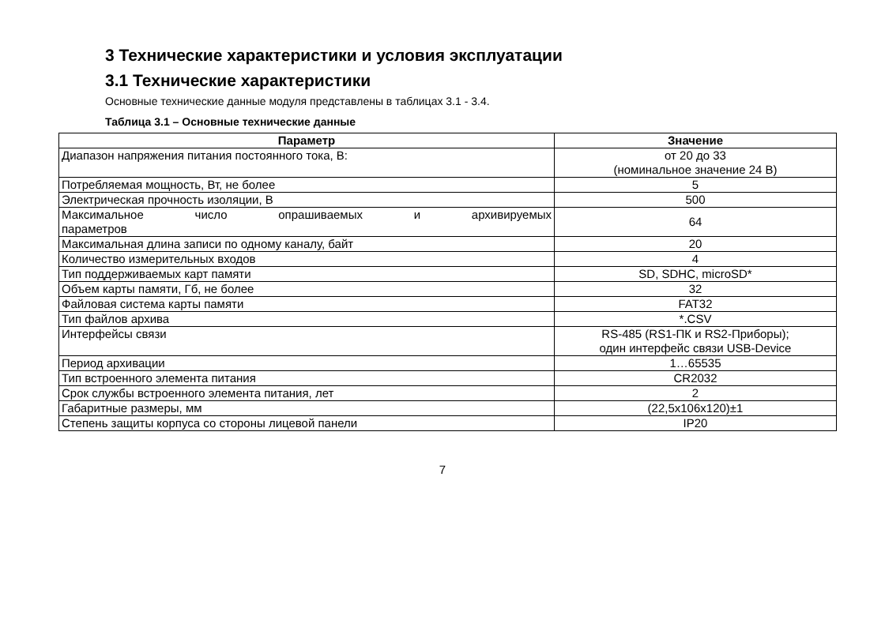3 Технические характеристики и условия эксплуатации
3.1 Технические характеристики
Основные технические данные модуля представлены в таблицах 3.1 - 3.4.
Таблица 3.1 – Основные технические данные
| Параметр | Значение |
| --- | --- |
| Диапазон напряжения питания постоянного тока, В: | от 20 до 33 (номинальное значение 24 В) |
| Потребляемая мощность, Вт, не более | 5 |
| Электрическая прочность изоляции, В | 500 |
| Максимальное число опрашиваемых и архивируемых параметров | 64 |
| Максимальная длина записи по одному каналу, байт | 20 |
| Количество измерительных входов | 4 |
| Тип поддерживаемых карт памяти | SD, SDHC, microSD* |
| Объем карты памяти, Гб, не более | 32 |
| Файловая система карты памяти | FAT32 |
| Тип файлов архива | *.CSV |
| Интерфейсы связи | RS-485 (RS1-ПК и RS2-Приборы); один интерфейс связи USB-Device |
| Период архивации | 1…65535 |
| Тип встроенного элемента питания | CR2032 |
| Срок службы встроенного элемента питания, лет | 2 |
| Габаритные размеры, мм | (22,5x106x120)±1 |
| Степень защиты корпуса со стороны лицевой панели | IP20 |
7